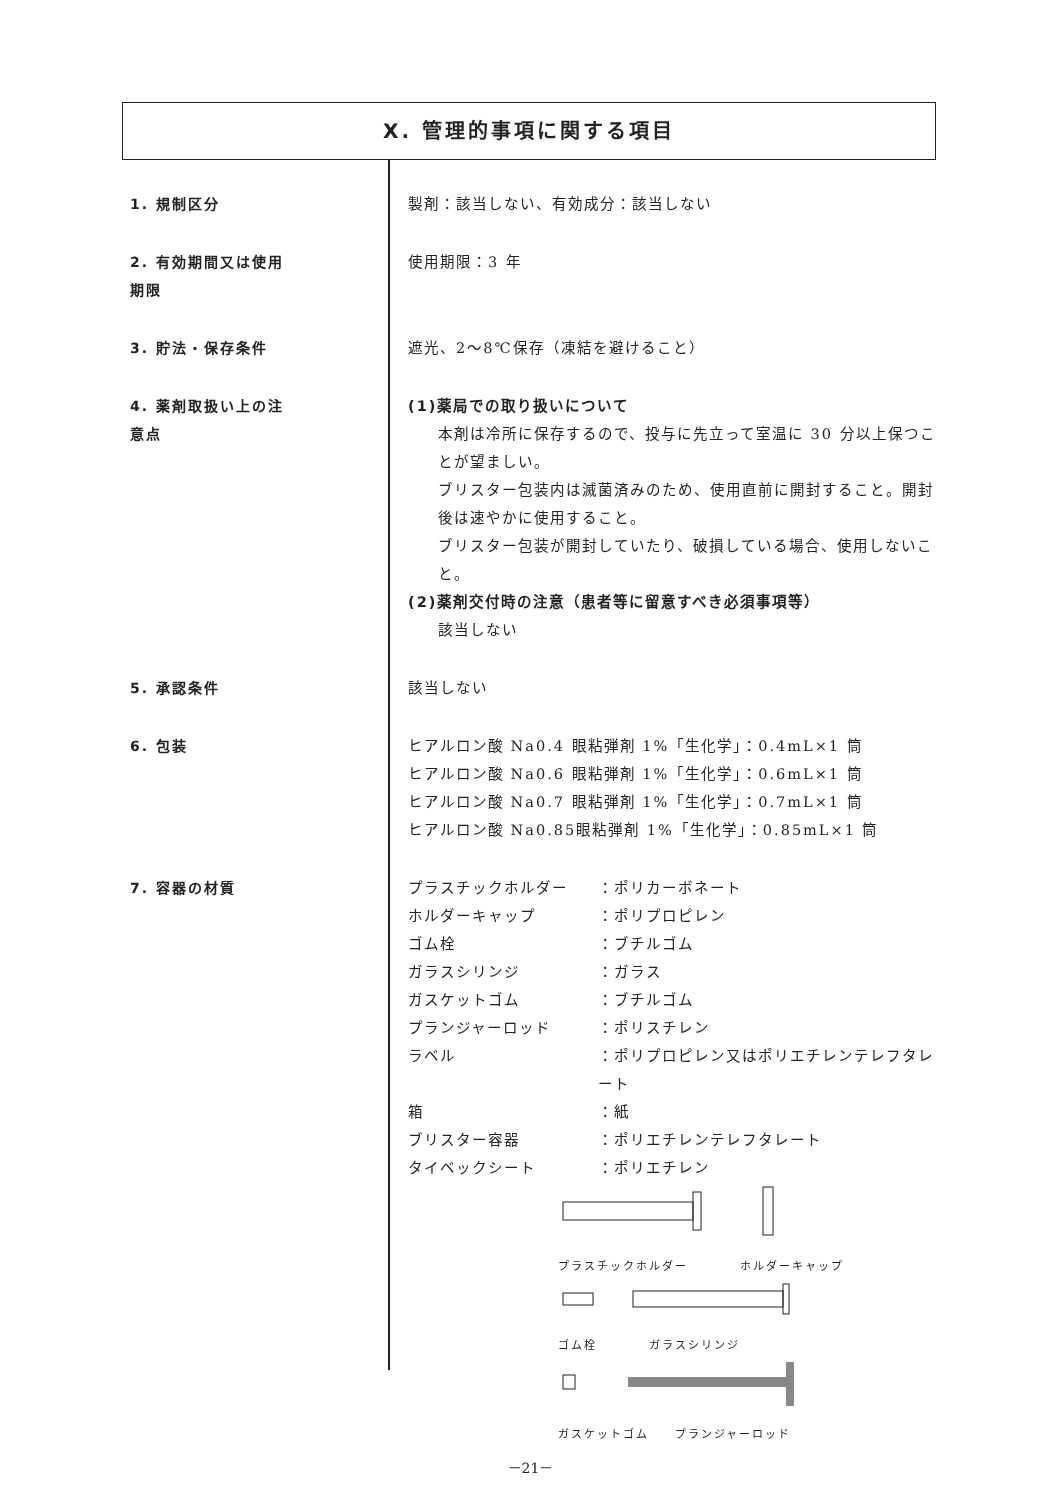Ⅹ. 管理的事項に関する項目
1. 規制区分 製剤：該当しない、有効成分：該当しない
2. 有効期間又は使用期限 使用期限：3 年
3. 貯法・保存条件 遮光、2～8℃保存（凍結を避けること）
4. 薬剤取扱い上の注意点 (1)薬局での取り扱いについて
本剤は冷所に保存するので、投与に先立って室温に 30 分以上保つことが望ましい。
ブリスター包装内は滅菌済みのため、使用直前に開封すること。開封後は速やかに使用すること。
ブリスター包装が開封していたり、破損している場合、使用しないこと。
(2)薬剤交付時の注意（患者等に留意すべき必須事項等）
該当しない
5. 承認条件 該当しない
6. 包装 ヒアルロン酸 Na0.4 眼粘弾剤 1%「生化学」：0.4mL×1 筒
ヒアルロン酸 Na0.6 眼粘弾剤 1%「生化学」：0.6mL×1 筒
ヒアルロン酸 Na0.7 眼粘弾剤 1%「生化学」：0.7mL×1 筒
ヒアルロン酸 Na0.85眼粘弾剤 1%「生化学」：0.85mL×1 筒
7. 容器の材質
| プラスチックホルダー | ：ポリカーボネート |
| ホルダーキャップ | ：ポリプロピレン |
| ゴム栓 | ：ブチルゴム |
| ガラスシリンジ | ：ガラス |
| ガスケットゴム | ：ブチルゴム |
| プランジャーロッド | ：ポリスチレン |
| ラベル | ：ポリプロピレン又はポリエチレンテレフタレート |
| 箱 | ：紙 |
| ブリスター容器 | ：ポリエチレンテレフタレート |
| タイベックシート | ：ポリエチレン |
プラスチックホルダー　　　　ホルダーキャップ
ゴム栓　　　　ガラスシリンジ
ガスケットゴム　　プランジャーロッド
－21－